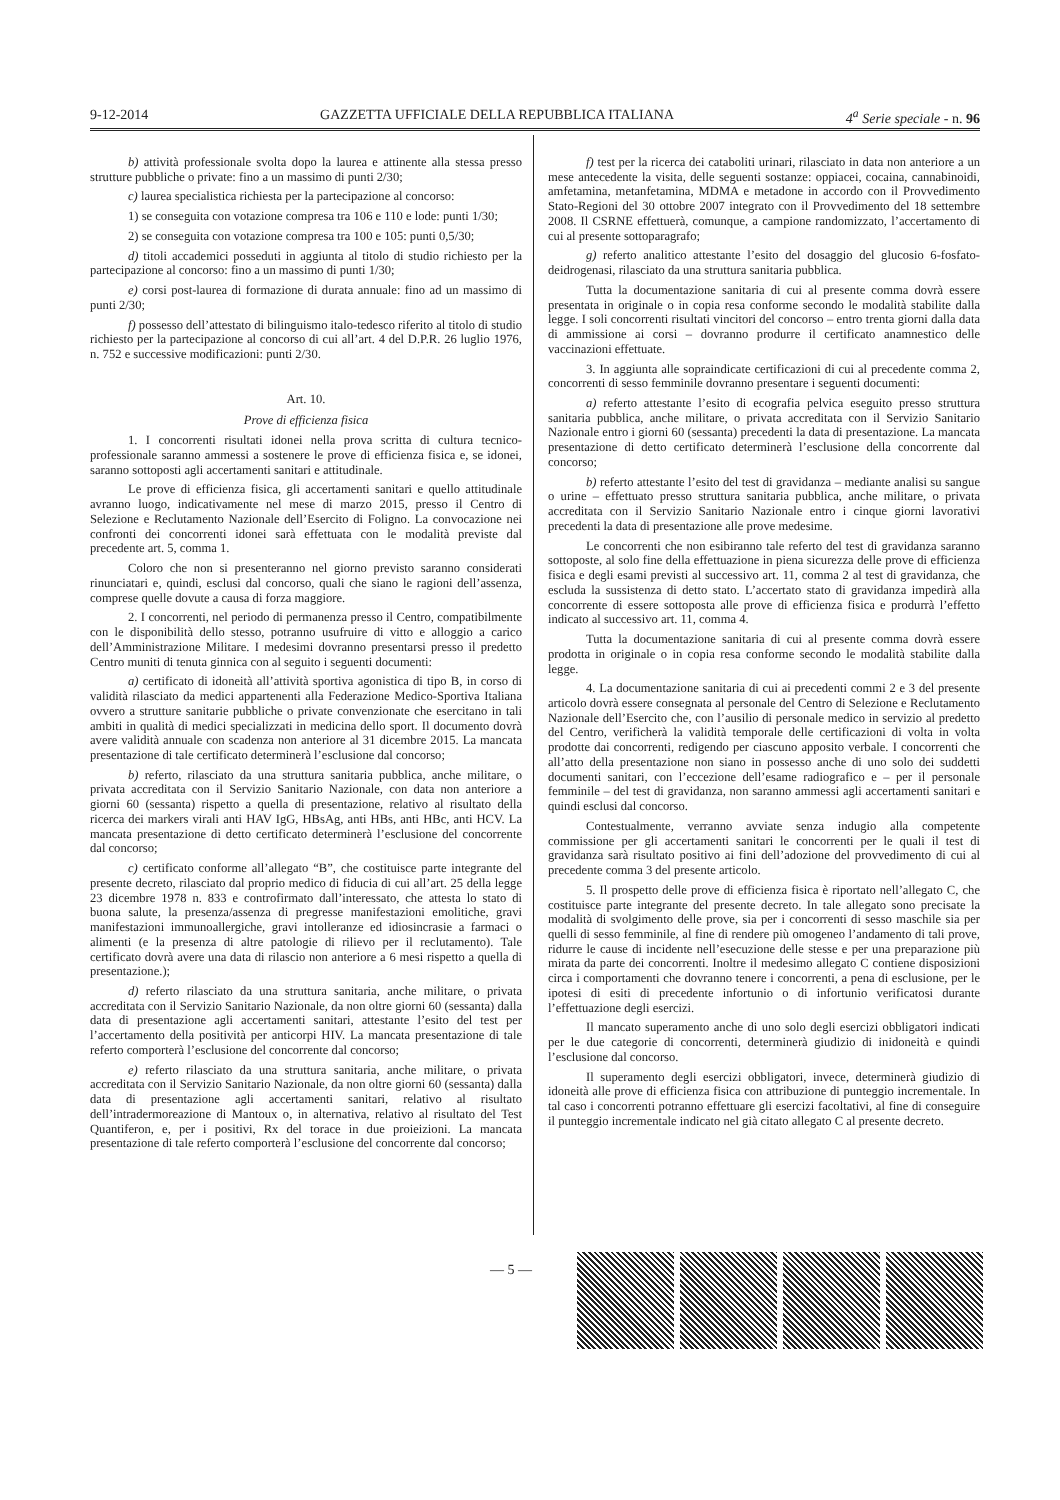9-12-2014 GAZZETTA UFFICIALE DELLA REPUBBLICA ITALIANA 4<sup>a</sup> Serie speciale - n. 96
b) attività professionale svolta dopo la laurea e attinente alla stessa presso strutture pubbliche o private: fino a un massimo di punti 2/30;
c) laurea specialistica richiesta per la partecipazione al concorso:
1) se conseguita con votazione compresa tra 106 e 110 e lode: punti 1/30;
2) se conseguita con votazione compresa tra 100 e 105: punti 0,5/30;
d) titoli accademici posseduti in aggiunta al titolo di studio richiesto per la partecipazione al concorso: fino a un massimo di punti 1/30;
e) corsi post-laurea di formazione di durata annuale: fino ad un massimo di punti 2/30;
f) possesso dell’attestato di bilinguismo italo-tedesco riferito al titolo di studio richiesto per la partecipazione al concorso di cui all’art. 4 del D.P.R. 26 luglio 1976, n. 752 e successive modificazioni: punti 2/30.
Art. 10.
Prove di efficienza fisica
1. I concorrenti risultati idonei nella prova scritta di cultura tecnico-professionale saranno ammessi a sostenere le prove di efficienza fisica e, se idonei, saranno sottoposti agli accertamenti sanitari e attitudinale.
Le prove di efficienza fisica, gli accertamenti sanitari e quello attitudinale avranno luogo, indicativamente nel mese di marzo 2015, presso il Centro di Selezione e Reclutamento Nazionale dell’Esercito di Foligno. La convocazione nei confronti dei concorrenti idonei sarà effettuata con le modalità previste dal precedente art. 5, comma 1.
Coloro che non si presenteranno nel giorno previsto saranno considerati rinunciatari e, quindi, esclusi dal concorso, quali che siano le ragioni dell’assenza, comprese quelle dovute a causa di forza maggiore.
2. I concorrenti, nel periodo di permanenza presso il Centro, compatibilmente con le disponibilità dello stesso, potranno usufruire di vitto e alloggio a carico dell’Amministrazione Militare. I medesimi dovranno presentarsi presso il predetto Centro muniti di tenuta ginnica con al seguito i seguenti documenti:
a) certificato di idoneità all’attività sportiva agonistica di tipo B, in corso di validità rilasciato da medici appartenenti alla Federazione Medico-Sportiva Italiana ovvero a strutture sanitarie pubbliche o private convenzionate che esercitano in tali ambiti in qualità di medici specializzati in medicina dello sport. Il documento dovrà avere validità annuale con scadenza non anteriore al 31 dicembre 2015. La mancata presentazione di tale certificato determinerà l’esclusione dal concorso;
b) referto, rilasciato da una struttura sanitaria pubblica, anche militare, o privata accreditata con il Servizio Sanitario Nazionale, con data non anteriore a giorni 60 (sessanta) rispetto a quella di presentazione, relativo al risultato della ricerca dei markers virali anti HAV IgG, HBsAg, anti HBs, anti HBc, anti HCV. La mancata presentazione di detto certificato determinerà l’esclusione del concorrente dal concorso;
c) certificato conforme all’allegato “B”, che costituisce parte integrante del presente decreto, rilasciato dal proprio medico di fiducia di cui all’art. 25 della legge 23 dicembre 1978 n. 833 e controfirmato dall’interessato, che attesta lo stato di buona salute, la presenza/assenza di pregresse manifestazioni emolitiche, gravi manifestazioni immunoallergiche, gravi intolleranze ed idiosincrasie a farmaci o alimenti (e la presenza di altre patologie di rilievo per il reclutamento). Tale certificato dovrà avere una data di rilascio non anteriore a 6 mesi rispetto a quella di presentazione.);
d) referto rilasciato da una struttura sanitaria, anche militare, o privata accreditata con il Servizio Sanitario Nazionale, da non oltre giorni 60 (sessanta) dalla data di presentazione agli accertamenti sanitari, attestante l’esito del test per l’accertamento della positività per anticorpi HIV. La mancata presentazione di tale referto comporterà l’esclusione del concorrente dal concorso;
e) referto rilasciato da una struttura sanitaria, anche militare, o privata accreditata con il Servizio Sanitario Nazionale, da non oltre giorni 60 (sessanta) dalla data di presentazione agli accertamenti sanitari, relativo al risultato dell’intradermoreazione di Mantoux o, in alternativa, relativo al risultato del Test Quantiferon, e, per i positivi, Rx del torace in due proieizioni. La mancata presentazione di tale referto comporterà l’esclusione del concorrente dal concorso;
f) test per la ricerca dei cataboliti urinari, rilasciato in data non anteriore a un mese antecedente la visita, delle seguenti sostanze: oppiacei, cocaina, cannabinoidi, amfetamina, metanfetamina, MDMA e metadone in accordo con il Provvedimento Stato-Regioni del 30 ottobre 2007 integrato con il Provvedimento del 18 settembre 2008. Il CSRNE effettuerà, comunque, a campione randomizzato, l’accertamento di cui al presente sottoparagrafo;
g) referto analitico attestante l’esito del dosaggio del glucosio 6-fosfato-deidrogenasi, rilasciato da una struttura sanitaria pubblica.
Tutta la documentazione sanitaria di cui al presente comma dovrà essere presentata in originale o in copia resa conforme secondo le modalità stabilite dalla legge. I soli concorrenti risultati vincitori del concorso – entro trenta giorni dalla data di ammissione ai corsi – dovranno produrre il certificato anamnestico delle vaccinazioni effettuate.
3. In aggiunta alle sopraindicate certificazioni di cui al precedente comma 2, concorrenti di sesso femminile dovranno presentare i seguenti documenti:
a) referto attestante l’esito di ecografia pelvica eseguito presso struttura sanitaria pubblica, anche militare, o privata accreditata con il Servizio Sanitario Nazionale entro i giorni 60 (sessanta) precedenti la data di presentazione. La mancata presentazione di detto certificato determinerà l’esclusione della concorrente dal concorso;
b) referto attestante l’esito del test di gravidanza – mediante analisi su sangue o urine – effettuato presso struttura sanitaria pubblica, anche militare, o privata accreditata con il Servizio Sanitario Nazionale entro i cinque giorni lavorativi precedenti la data di presentazione alle prove medesime.
Le concorrenti che non esibiranno tale referto del test di gravidanza saranno sottoposte, al solo fine della effettuazione in piena sicurezza delle prove di efficienza fisica e degli esami previsti al successivo art. 11, comma 2 al test di gravidanza, che escluda la sussistenza di detto stato. L’accertato stato di gravidanza impedirà alla concorrente di essere sottoposta alle prove di efficienza fisica e produrrà l’effetto indicato al successivo art. 11, comma 4.
Tutta la documentazione sanitaria di cui al presente comma dovrà essere prodotta in originale o in copia resa conforme secondo le modalità stabilite dalla legge.
4. La documentazione sanitaria di cui ai precedenti commi 2 e 3 del presente articolo dovrà essere consegnata al personale del Centro di Selezione e Reclutamento Nazionale dell’Esercito che, con l’ausilio di personale medico in servizio al predetto del Centro, verificherà la validità temporale delle certificazioni di volta in volta prodotte dai concorrenti, redigendo per ciascuno apposito verbale. I concorrenti che all’atto della presentazione non siano in possesso anche di uno solo dei suddetti documenti sanitari, con l’eccezione dell’esame radiografico e – per il personale femminile – del test di gravidanza, non saranno ammessi agli accertamenti sanitari e quindi esclusi dal concorso.
Contestualmente, verranno avviate senza indugio alla competente commissione per gli accertamenti sanitari le concorrenti per le quali il test di gravidanza sarà risultato positivo ai fini dell’adozione del provvedimento di cui al precedente comma 3 del presente articolo.
5. Il prospetto delle prove di efficienza fisica è riportato nell’allegato C, che costituisce parte integrante del presente decreto. In tale allegato sono precisate la modalità di svolgimento delle prove, sia per i concorrenti di sesso maschile sia per quelli di sesso femminile, al fine di rendere più omogeneo l’andamento di tali prove, ridurre le cause di incidente nell’esecuzione delle stesse e per una preparazione più mirata da parte dei concorrenti. Inoltre il medesimo allegato C contiene disposizioni circa i comportamenti che dovranno tenere i concorrenti, a pena di esclusione, per le ipotesi di esiti di precedente infortunio o di infortunio verificatosi durante l’effettuazione degli esercizi.
Il mancato superamento anche di uno solo degli esercizi obbligatori indicati per le due categorie di concorrenti, determinerà giudizio di inidoneità e quindi l’esclusione dal concorso.
Il superamento degli esercizi obbligatori, invece, determinerà giudizio di idoneità alle prove di efficienza fisica con attribuzione di punteggio incrementale. In tal caso i concorrenti potranno effettuare gli esercizi facoltativi, al fine di conseguire il punteggio incrementale indicato nel già citato allegato C al presente decreto.
— 5 —